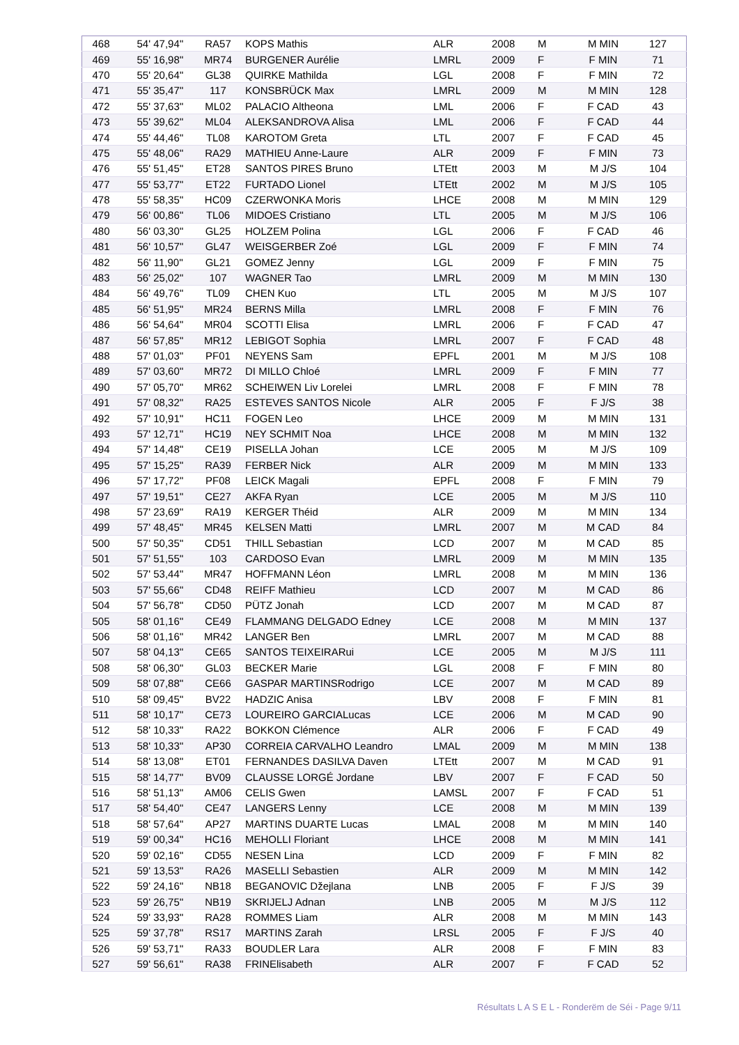| 468 | 54' 47,94'' | RA57 | KOPS Mathis | ALR | 2008 | M | M MIN | 127 |
| 469 | 55' 16,98'' | MR74 | BURGENER Aurélie | LMRL | 2009 | F | F MIN | 71 |
| 470 | 55' 20,64'' | GL38 | QUIRKE Mathilda | LGL | 2008 | F | F MIN | 72 |
| 471 | 55' 35,47'' | 117 | KONSBRÜCK Max | LMRL | 2009 | M | M MIN | 128 |
| 472 | 55' 37,63'' | ML02 | PALACIO Altheona | LML | 2006 | F | F CAD | 43 |
| 473 | 55' 39,62'' | ML04 | ALEKSANDROVA Alisa | LML | 2006 | F | F CAD | 44 |
| 474 | 55' 44,46'' | TL08 | KAROTOM Greta | LTL | 2007 | F | F CAD | 45 |
| 475 | 55' 48,06'' | RA29 | MATHIEU Anne-Laure | ALR | 2009 | F | F MIN | 73 |
| 476 | 55' 51,45'' | ET28 | SANTOS PIRES Bruno | LTEtt | 2003 | M | M J/S | 104 |
| 477 | 55' 53,77'' | ET22 | FURTADO Lionel | LTEtt | 2002 | M | M J/S | 105 |
| 478 | 55' 58,35'' | HC09 | CZERWONKA Moris | LHCE | 2008 | M | M MIN | 129 |
| 479 | 56' 00,86'' | TL06 | MIDOES Cristiano | LTL | 2005 | M | M J/S | 106 |
| 480 | 56' 03,30'' | GL25 | HOLZEM Polina | LGL | 2006 | F | F CAD | 46 |
| 481 | 56' 10,57'' | GL47 | WEISGERBER Zoé | LGL | 2009 | F | F MIN | 74 |
| 482 | 56' 11,90'' | GL21 | GOMEZ Jenny | LGL | 2009 | F | F MIN | 75 |
| 483 | 56' 25,02'' | 107 | WAGNER Tao | LMRL | 2009 | M | M MIN | 130 |
| 484 | 56' 49,76'' | TL09 | CHEN Kuo | LTL | 2005 | M | M J/S | 107 |
| 485 | 56' 51,95'' | MR24 | BERNS Milla | LMRL | 2008 | F | F MIN | 76 |
| 486 | 56' 54,64'' | MR04 | SCOTTI Elisa | LMRL | 2006 | F | F CAD | 47 |
| 487 | 56' 57,85'' | MR12 | LEBIGOT Sophia | LMRL | 2007 | F | F CAD | 48 |
| 488 | 57' 01,03'' | PF01 | NEYENS Sam | EPFL | 2001 | M | M J/S | 108 |
| 489 | 57' 03,60'' | MR72 | DI MILLO Chloé | LMRL | 2009 | F | F MIN | 77 |
| 490 | 57' 05,70'' | MR62 | SCHEIWEN Liv Lorelei | LMRL | 2008 | F | F MIN | 78 |
| 491 | 57' 08,32'' | RA25 | ESTEVES SANTOS Nicole | ALR | 2005 | F | F J/S | 38 |
| 492 | 57' 10,91'' | HC11 | FOGEN Leo | LHCE | 2009 | M | M MIN | 131 |
| 493 | 57' 12,71'' | HC19 | NEY SCHMIT Noa | LHCE | 2008 | M | M MIN | 132 |
| 494 | 57' 14,48'' | CE19 | PISELLA Johan | LCE | 2005 | M | M J/S | 109 |
| 495 | 57' 15,25'' | RA39 | FERBER Nick | ALR | 2009 | M | M MIN | 133 |
| 496 | 57' 17,72'' | PF08 | LEICK Magali | EPFL | 2008 | F | F MIN | 79 |
| 497 | 57' 19,51'' | CE27 | AKFA Ryan | LCE | 2005 | M | M J/S | 110 |
| 498 | 57' 23,69'' | RA19 | KERGER Théid | ALR | 2009 | M | M MIN | 134 |
| 499 | 57' 48,45'' | MR45 | KELSEN Matti | LMRL | 2007 | M | M CAD | 84 |
| 500 | 57' 50,35'' | CD51 | THILL Sebastian | LCD | 2007 | M | M CAD | 85 |
| 501 | 57' 51,55'' | 103 | CARDOSO Evan | LMRL | 2009 | M | M MIN | 135 |
| 502 | 57' 53,44'' | MR47 | HOFFMANN Léon | LMRL | 2008 | M | M MIN | 136 |
| 503 | 57' 55,66'' | CD48 | REIFF Mathieu | LCD | 2007 | M | M CAD | 86 |
| 504 | 57' 56,78'' | CD50 | PÜTZ Jonah | LCD | 2007 | M | M CAD | 87 |
| 505 | 58' 01,16'' | CE49 | FLAMMANG DELGADO Edney | LCE | 2008 | M | M MIN | 137 |
| 506 | 58' 01,16'' | MR42 | LANGER Ben | LMRL | 2007 | M | M CAD | 88 |
| 507 | 58' 04,13'' | CE65 | SANTOS TEIXEIRARui | LCE | 2005 | M | M J/S | 111 |
| 508 | 58' 06,30'' | GL03 | BECKER Marie | LGL | 2008 | F | F MIN | 80 |
| 509 | 58' 07,88'' | CE66 | GASPAR MARTINSRodrigo | LCE | 2007 | M | M CAD | 89 |
| 510 | 58' 09,45'' | BV22 | HADZIC Anisa | LBV | 2008 | F | F MIN | 81 |
| 511 | 58' 10,17'' | CE73 | LOUREIRO GARCIALucas | LCE | 2006 | M | M CAD | 90 |
| 512 | 58' 10,33'' | RA22 | BOKKON Clémence | ALR | 2006 | F | F CAD | 49 |
| 513 | 58' 10,33'' | AP30 | CORREIA CARVALHO Leandro | LMAL | 2009 | M | M MIN | 138 |
| 514 | 58' 13,08'' | ET01 | FERNANDES DASILVA Daven | LTEtt | 2007 | M | M CAD | 91 |
| 515 | 58' 14,77'' | BV09 | CLAUSSE LORGÉ Jordane | LBV | 2007 | F | F CAD | 50 |
| 516 | 58' 51,13'' | AM06 | CELIS Gwen | LAMSL | 2007 | F | F CAD | 51 |
| 517 | 58' 54,40'' | CE47 | LANGERS Lenny | LCE | 2008 | M | M MIN | 139 |
| 518 | 58' 57,64'' | AP27 | MARTINS DUARTE Lucas | LMAL | 2008 | M | M MIN | 140 |
| 519 | 59' 00,34'' | HC16 | MEHOLLI Floriant | LHCE | 2008 | M | M MIN | 141 |
| 520 | 59' 02,16'' | CD55 | NESEN Lina | LCD | 2009 | F | F MIN | 82 |
| 521 | 59' 13,53'' | RA26 | MASELLI Sebastien | ALR | 2009 | M | M MIN | 142 |
| 522 | 59' 24,16'' | NB18 | BEGANOVIC Džejlana | LNB | 2005 | F | F J/S | 39 |
| 523 | 59' 26,75'' | NB19 | SKRIJELJ Adnan | LNB | 2005 | M | M J/S | 112 |
| 524 | 59' 33,93'' | RA28 | ROMMES Liam | ALR | 2008 | M | M MIN | 143 |
| 525 | 59' 37,78'' | RS17 | MARTINS Zarah | LRSL | 2005 | F | F J/S | 40 |
| 526 | 59' 53,71'' | RA33 | BOUDLER Lara | ALR | 2008 | F | F MIN | 83 |
| 527 | 59' 56,61'' | RA38 | FRINElisabeth | ALR | 2007 | F | F CAD | 52 |
Résultats L A S E L - Ronderëm de Séi - Page 9/11